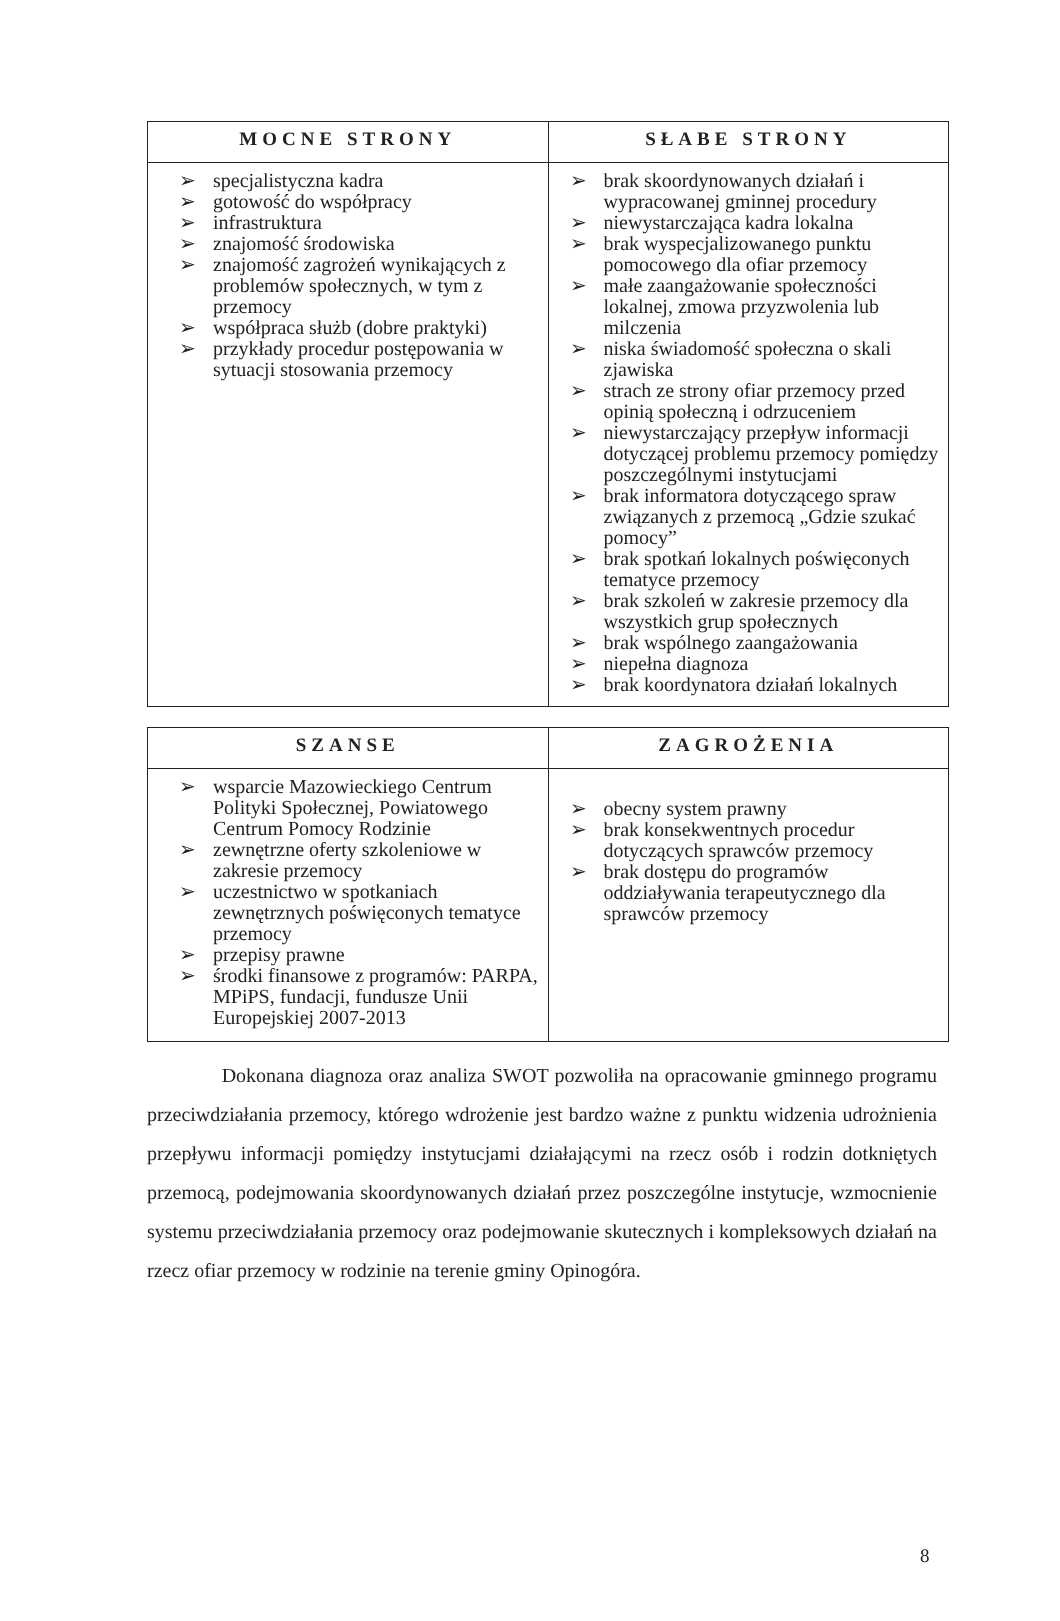| MOCNE STRONY | SŁABE STRONY |
| --- | --- |
| ➢ specjalistyczna kadra ➢ gotowość do współpracy ➢ infrastruktura ➢ znajomość środowiska ➢ znajomość zagrożeń wynikających z problemów społecznych, w tym z przemocy ➢ współpraca służb (dobre praktyki) ➢ przykłady procedur postępowania w sytuacji stosowania przemocy | ➢ brak skoordynowanych działań i wypracowanej gminnej procedury ➢ niewystarczająca kadra lokalna ➢ brak wyspecjalizowanego punktu pomocowego dla ofiar przemocy ➢ małe zaangażowanie społeczności lokalnej, zmowa przyzwolenia lub milczenia ➢ niska świadomość społeczna o skali zjawiska ➢ strach ze strony ofiar przemocy przed opinią społeczną i odrzuceniem ➢ niewystarczający przepływ informacji dotyczącej problemu przemocy pomiędzy poszczególnymi instytucjami ➢ brak informatora dotyczącego spraw związanych z przemocą „Gdzie szukać pomocy” ➢ brak spotkań lokalnych poświęconych tematyce przemocy ➢ brak szkoleń w zakresie przemocy dla wszystkich grup społecznych ➢ brak wspólnego zaangażowania ➢ niepełna diagnoza ➢ brak koordynatora działań lokalnych |
| SZANSE | ZAGROŻENIA |
| --- | --- |
| ➢ wsparcie Mazowieckiego Centrum Polityki Społecznej, Powiatowego Centrum Pomocy Rodzinie ➢ zewnętrzne oferty szkoleniowe w zakresie przemocy ➢ uczestnictwo w spotkaniach zewnętrznych poświęconych tematyce przemocy ➢ przepisy prawne ➢ środki finansowe z programów: PARPA, MPiPS, fundacji, fundusze Unii Europejskiej 2007-2013 | ➢ obecny system prawny ➢ brak konsekwentnych procedur dotyczących sprawców przemocy ➢ brak dostępu do programów oddziaływania terapeutycznego dla sprawców przemocy |
Dokonana diagnoza oraz analiza SWOT pozwoliła na opracowanie gminnego programu przeciwdziałania przemocy, którego wdrożenie jest bardzo ważne z punktu widzenia udrożnienia przepływu informacji pomiędzy instytucjami działającymi na rzecz osób i rodzin dotkniętych przemocą, podejmowania skoordynowanych działań przez poszczególne instytucje, wzmocnienie systemu przeciwdziałania przemocy oraz podejmowanie skutecznych i kompleksowych działań na rzecz ofiar przemocy w rodzinie na terenie gminy Opinogóra.
8